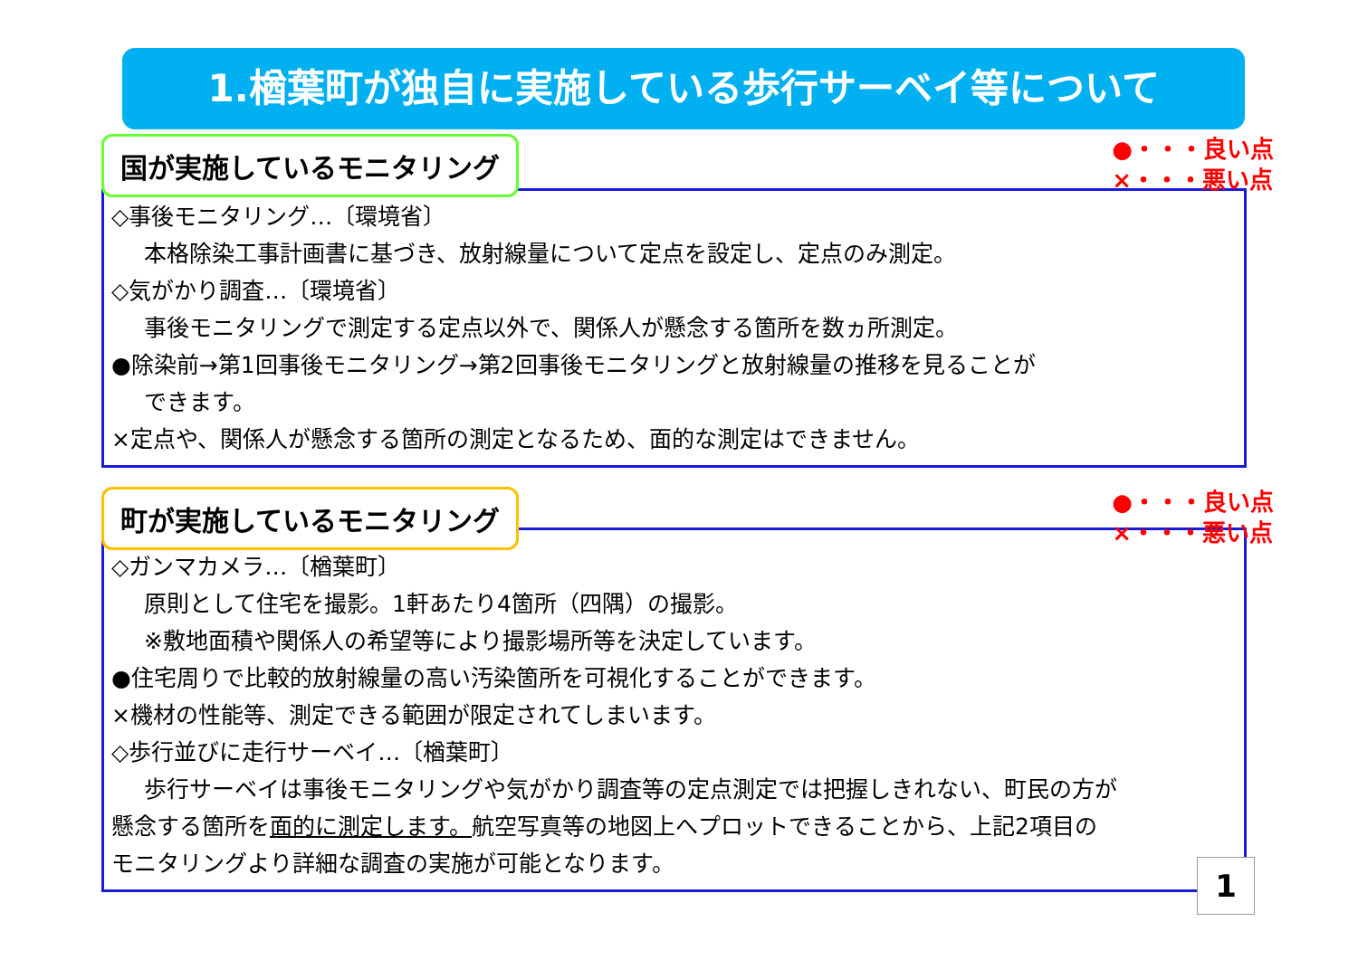1.楢葉町が独自に実施している歩行サーベイ等について
国が実施しているモニタリング
●・・・良い点
×・・・悪い点
◇事後モニタリング…〔環境省〕
本格除染工事計画書に基づき、放射線量について定点を設定し、定点のみ測定。
◇気がかり調査…〔環境省〕
事後モニタリングで測定する定点以外で、関係人が懸念する箇所を数ヵ所測定。
●除染前→第1回事後モニタリング→第2回事後モニタリングと放射線量の推移を見ることが
できます。
×定点や、関係人が懸念する箇所の測定となるため、面的な測定はできません。
町が実施しているモニタリング
●・・・良い点
×・・・悪い点
◇ガンマカメラ…〔楢葉町〕
原則として住宅を撮影。1軒あたり4箇所（四隅）の撮影。
※敷地面積や関係人の希望等により撮影場所等を決定しています。
●住宅周りで比較的放射線量の高い汚染箇所を可視化することができます。
×機材の性能等、測定できる範囲が限定されてしまいます。
◇歩行並びに走行サーベイ…〔楢葉町〕
歩行サーベイは事後モニタリングや気がかり調査等の定点測定では把握しきれない、町民の方が
懸念する箇所を面的に測定します。航空写真等の地図上へプロットできることから、上記2項目の
モニタリングより詳細な調査の実施が可能となります。
1